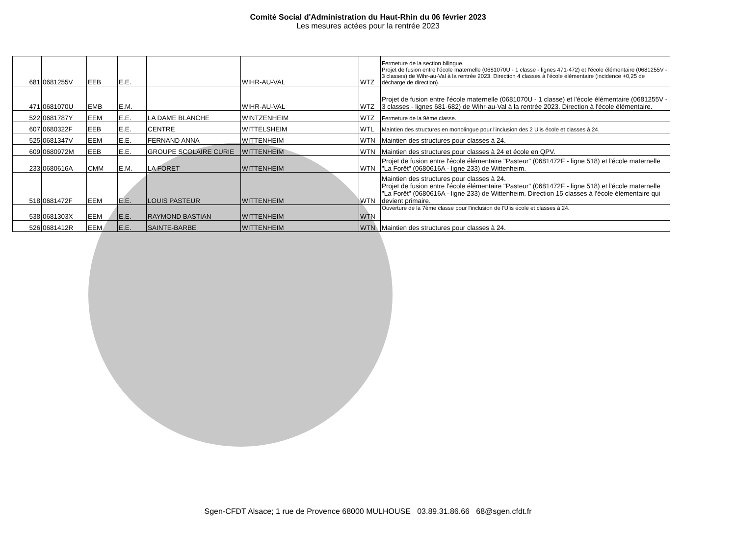Comité Social d'Administration du Haut-Rhin du 06 février 2023
Les mesures actées pour la rentrée 2023
| 681 | 0681255V | EEB | E.E. | | WIHR-AU-VAL | WTZ | Fermeture de la section bilingue. Projet de fusion entre l'école maternelle (0681070U - 1 classe - lignes 471-472) et l'école élémentaire (0681255V - 3 classes) de Wihr-au-Val à la rentrée 2023. Direction 4 classes à l'école élémentaire (incidence +0,25 de décharge de direction). |
| 471 | 0681070U | EMB | E.M. | | WIHR-AU-VAL | WTZ | Projet de fusion entre l'école maternelle (0681070U - 1 classe) et l'école élémentaire (0681255V - 3 classes - lignes 681-682) de Wihr-au-Val à la rentrée 2023. Direction à l'école élémentaire. |
| 522 | 0681787Y | EEM | E.E. | LA DAME BLANCHE | WINTZENHEIM | WTZ | Fermeture de la 9ème classe. |
| 607 | 0680322F | EEB | E.E. | CENTRE | WITTELSHEIM | WTL | Maintien des structures en monolingue pour l'inclusion des 2 Ulis école et classes à 24. |
| 525 | 0681347V | EEM | E.E. | FERNAND ANNA | WITTENHEIM | WTN | Maintien des structures pour classes à 24. |
| 609 | 0680972M | EEB | E.E. | GROUPE SCOLAIRE CURIE | WITTENHEIM | WTN | Maintien des structures pour classes à 24 et école en QPV. |
| 233 | 0680616A | CMM | E.M. | LA FORET | WITTENHEIM | WTN | Projet de fusion entre l'école élémentaire "Pasteur" (0681472F - ligne 518) et l'école maternelle "La Forêt" (0680616A - ligne 233) de Wittenheim. |
| 518 | 0681472F | EEM | E.E. | LOUIS PASTEUR | WITTENHEIM | WTN | Maintien des structures pour classes à 24. Projet de fusion entre l'école élémentaire "Pasteur" (0681472F - ligne 518) et l'école maternelle "La Forêt" (0680616A - ligne 233) de Wittenheim. Direction 15 classes à l'école élémentaire qui devient primaire. |
| 538 | 0681303X | EEM | E.E. | RAYMOND BASTIAN | WITTENHEIM | WTN | Ouverture de la 7ème classe pour l'inclusion de l'Ulis école et classes à 24. |
| 526 | 0681412R | EEM | E.E. | SAINTE-BARBE | WITTENHEIM | WTN | Maintien des structures pour classes à 24. |
Sgen-CFDT Alsace; 1 rue de Provence 68000 MULHOUSE 03.89.31.86.66 68@sgen.cfdt.fr